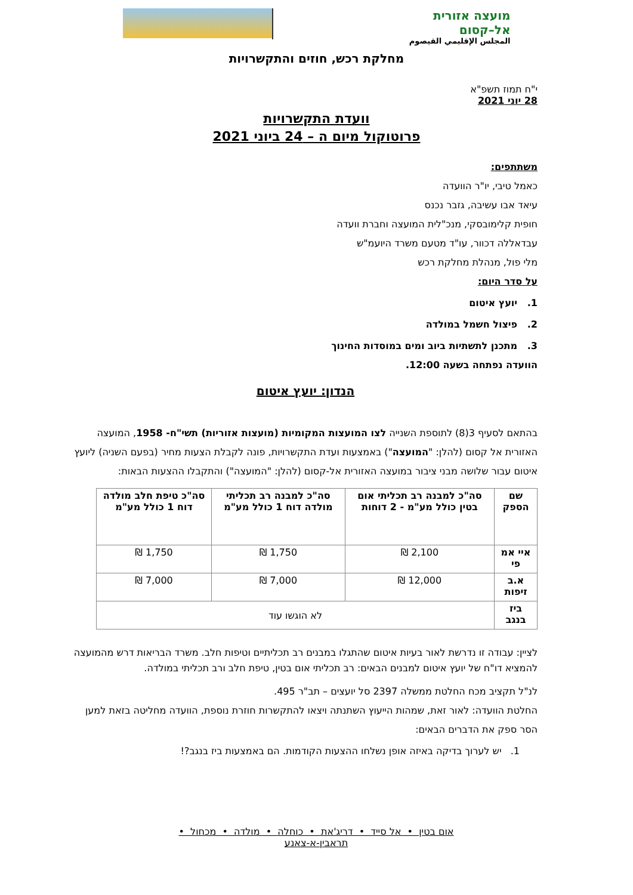מועצה אזורית
אל–קסום
المجلس الإقليمي القيصوم
מחלקת רכש, חוזים והתקשרויות
י"ח תמוז תשפ"א
28 יוני 2021
וועדת התקשרויות
פרוטוקול מיום ה – 24 ביוני 2021
משתתפים:
כאמל טיבי, יו"ר הוועדה
עיאד אבו עשיבה, גזבר נכנס
חופית קלימובסקי, מנכ"לית המועצה וחברת וועדה
עבדאללה דכוור, עו"ד מטעם משרד היועמ"ש
מלי פול, מנהלת מחלקת רכש
על סדר היום:
1. יועץ איטום
2. פיצול חשמל במולדה
3. מתכנן לתשתיות ביוב ומים במוסדות החינוך
הוועדה נפתחה בשעה 12:00.
הנדון: יועץ איטום
בהתאם לסעיף 3(8) לתוספת השנייה לצו המועצות המקומיות (מועצות אזוריות) תשי"ח- 1958, המועצה האזורית אל קסום (להלן: "המועצה") באמצעות ועדת התקשרויות, פונה לקבלת הצעות מחיר (בפעם השניה) ליועץ איטום עבור שלושה מבני ציבור במועצה האזורית אל-קסום (להלן: "המועצה") והתקבלו ההצעות הבאות:
| שם הספק | סה"כ למבנה רב תכליתי אום בטין כולל מע"מ - 2 דוחות | סה"כ למבנה רב תכליתי מולדה דוח 1 כולל מע"מ | סה"כ טיפת חלב מולדה דוח 1 כולל מע"מ |
| --- | --- | --- | --- |
| איי אמ פי | 2,100 ₪ | 1,750 ₪ | 1,750 ₪ |
| א.ב זיפות | 12,000 ₪ | 7,000 ₪ | 7,000 ₪ |
| ביז בנגב | לא הוגשו עוד | | |
לציין: עבודה זו נדרשת לאור בעיות איטום שהתגלו במבנים רב תכליתיים וטיפות חלב. משרד הבריאות דרש מהמועצה להמציא דו"ח של יועץ איטום למבנים הבאים: רב תכליתי אום בטין, טיפת חלב ורב תכליתי במולדה.
לנ"ל תקציב מכח החלטת ממשלה 2397 סל יועצים – תב"ר 495.
החלטת הוועדה: לאור זאת, שמהות הייעוץ השתנתה ויצאו להתקשרות חוזרת נוספת, הוועדה מחליטה בזאת למען הסר ספק את הדברים הבאים:
1. יש לערוך בדיקה באיזה אופן נשלחו ההצעות הקודמות. הם באמצעות ביז בנגב?!
אום בטין • אל סייד • דריג'את • כוחלה • מולדה • מכחול •
תראבין-א-צאנע